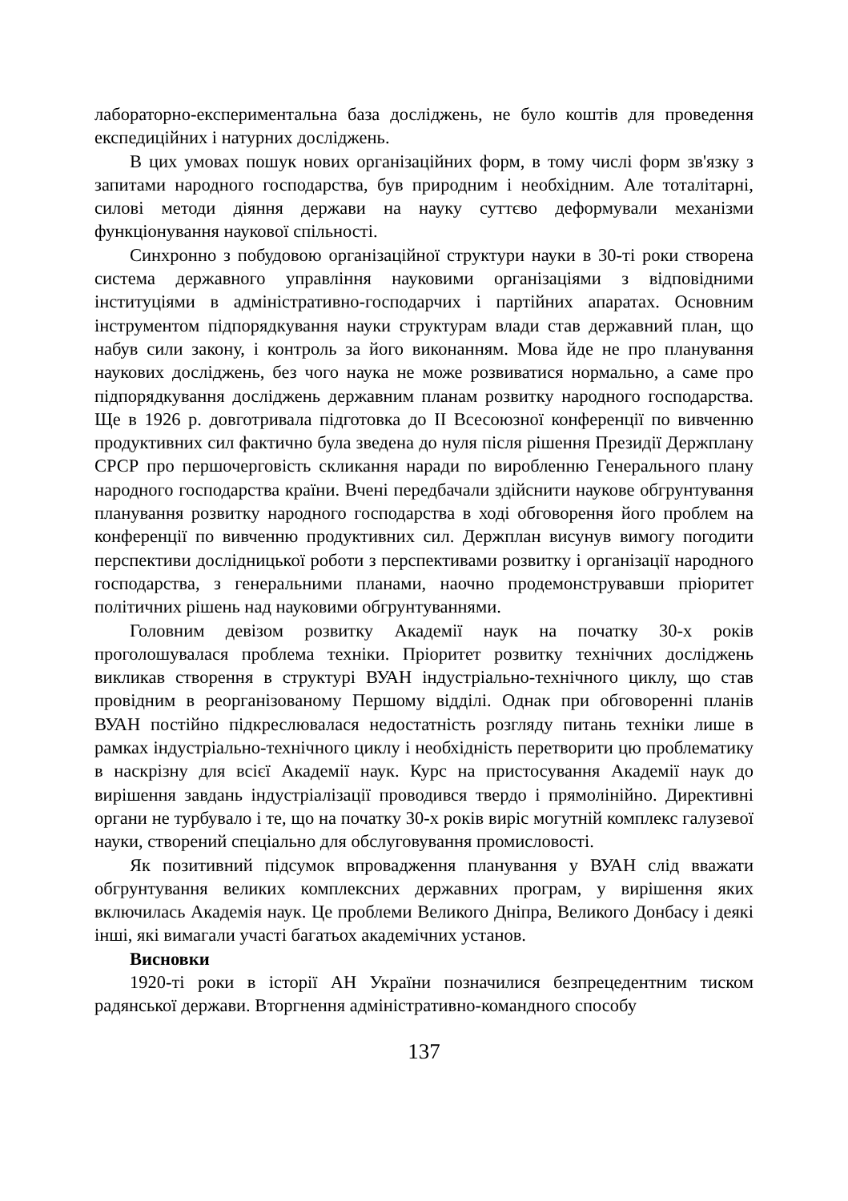лабораторно-експериментальна база досліджень, не було коштів для проведення експедиційних і натурних досліджень.
В цих умовах пошук нових організаційних форм, в тому числі форм зв'язку з запитами народного господарства, був природним і необхідним. Але тоталітарні, силові методи діяння держави на науку суттєво деформували механізми функціонування наукової спільності.
Синхронно з побудовою організаційної структури науки в 30-ті роки створена система державного управління науковими організаціями з відповідними інституціями в адміністративно-господарчих і партійних апаратах. Основним інструментом підпорядкування науки структурам влади став державний план, що набув сили закону, і контроль за його виконанням. Мова йде не про планування наукових досліджень, без чого наука не може розвиватися нормально, а саме про підпорядкування досліджень державним планам розвитку народного господарства. Ще в 1926 р. довготривала підготовка до II Всесоюзної конференції по вивченню продуктивних сил фактично була зведена до нуля після рішення Президії Держплану СРСР про першочерговість скликання наради по виробленню Генерального плану народного господарства країни. Вчені передбачали здійснити наукове обгрунтування планування розвитку народного господарства в ході обговорення його проблем на конференції по вивченню продуктивних сил. Держплан висунув вимогу погодити перспективи дослідницької роботи з перспективами розвитку і організації народного господарства, з генеральними планами, наочно продемонструвавши пріоритет політичних рішень над науковими обгрунтуваннями.
Головним девізом розвитку Академії наук на початку 30-х років проголошувалася проблема техніки. Пріоритет розвитку технічних досліджень викликав створення в структурі ВУАН індустріально-технічного циклу, що став провідним в реорганізованому Першому відділі. Однак при обговоренні планів ВУАН постійно підкреслювалася недостатність розгляду питань техніки лише в рамках індустріально-технічного циклу і необхідність перетворити цю проблематику в наскрізну для всієї Академії наук. Курс на пристосування Академії наук до вирішення завдань індустріалізації проводився твердо і прямолінійно. Директивні органи не турбувало і те, що на початку 30-х років виріс могутній комплекс галузевої науки, створений спеціально для обслуговування промисловості.
Як позитивний підсумок впровадження планування у ВУАН слід вважати обгрунтування великих комплексних державних програм, у вирішення яких включилась Академія наук. Це проблеми Великого Дніпра, Великого Донбасу і деякі інші, які вимагали участі багатьох академічних установ.
Висновки
1920-ті роки в історії АН України позначилися безпрецедентним тиском радянської держави. Вторгнення адміністративно-командного способу
137